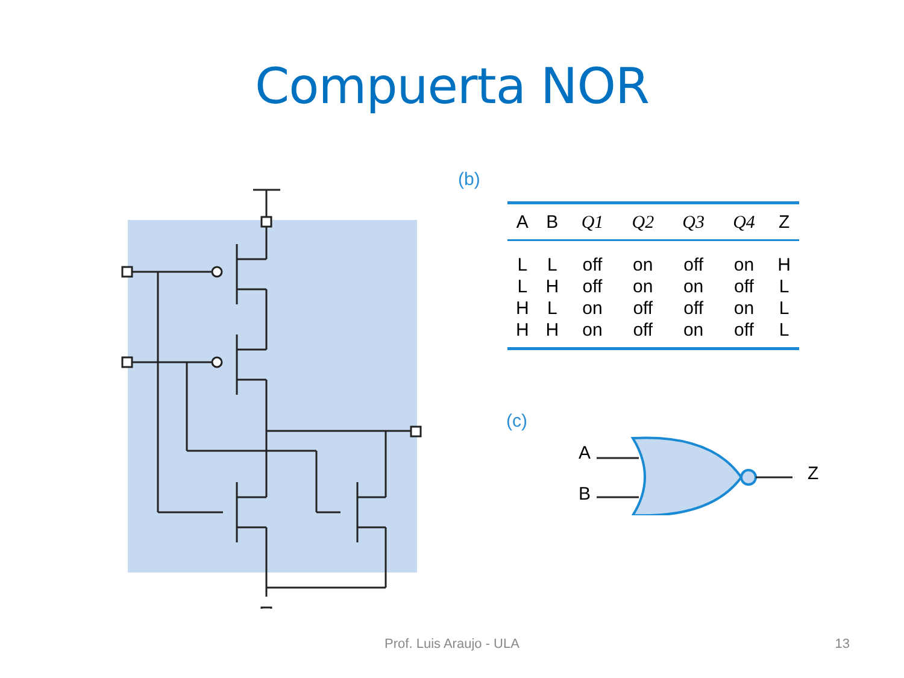Compuerta NOR
(b)
| A | B | Q1 | Q2 | Q3 | Q4 | Z |
| --- | --- | --- | --- | --- | --- | --- |
| L | L | off | on | off | on | H |
| L | H | off | on | on | off | L |
| H | L | on | off | off | on | L |
| H | H | on | off | on | off | L |
(c)
A
B
Z
Prof. Luis Araujo - ULA 13